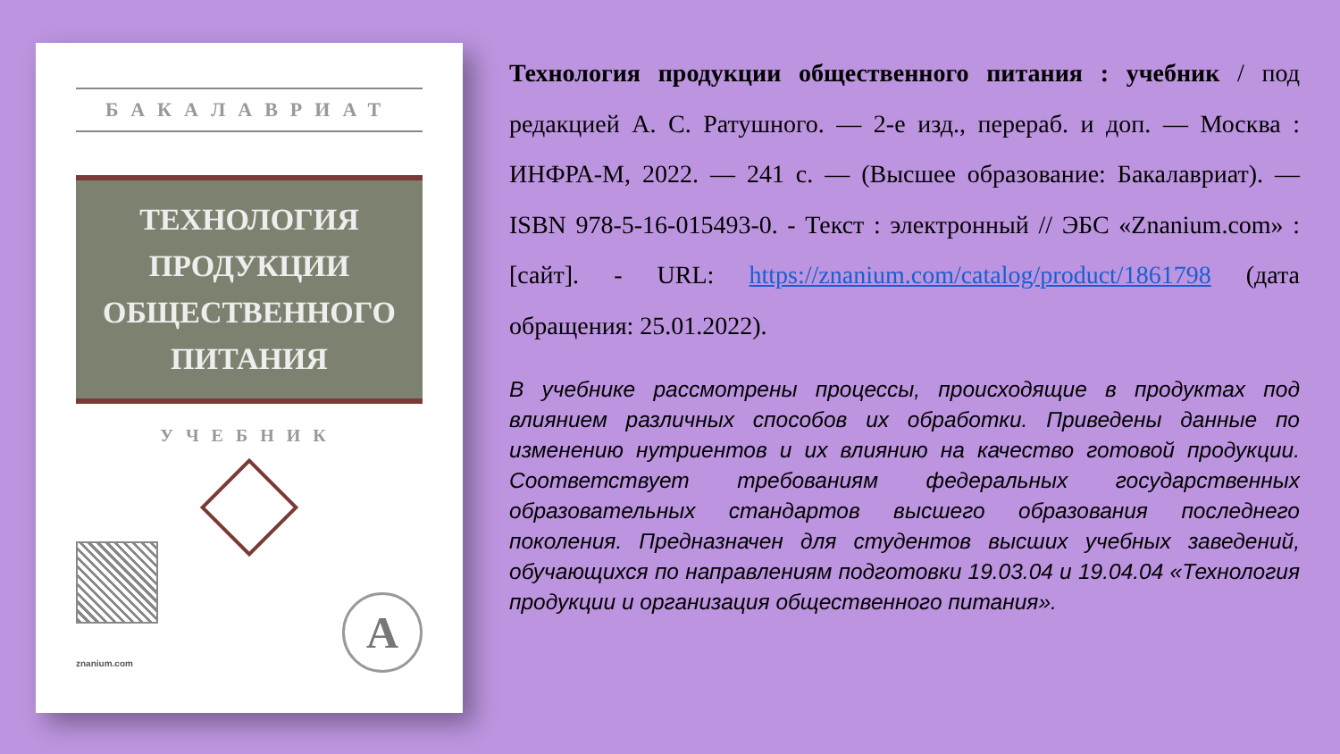БАКАЛАВРИАТ
ТЕХНОЛОГИЯ
ПРОДУКЦИИ
ОБЩЕСТВЕННОГО
ПИТАНИЯ
УЧЕБНИК
znanium.com А
Технология продукции общественного питания : учебник / под редакцией А. С. Ратушного. — 2-е изд., перераб. и доп. — Москва : ИНФРА-М, 2022. — 241 с. — (Высшее образование: Бакалавриат). — ISBN 978-5-16-015493-0. - Текст : электронный // ЭБС «Znanium.com» : [сайт]. - URL: https://znanium.com/catalog/product/1861798 (дата обращения: 25.01.2022).
В учебнике рассмотрены процессы, происходящие в продуктах под влиянием различных способов их обработки. Приведены данные по изменению нутриентов и их влиянию на качество готовой продукции. Соответствует требованиям федеральных государственных образовательных стандартов высшего образования последнего поколения. Предназначен для студентов высших учебных заведений, обучающихся по направлениям подготовки 19.03.04 и 19.04.04 «Технология продукции и организация общественного питания».